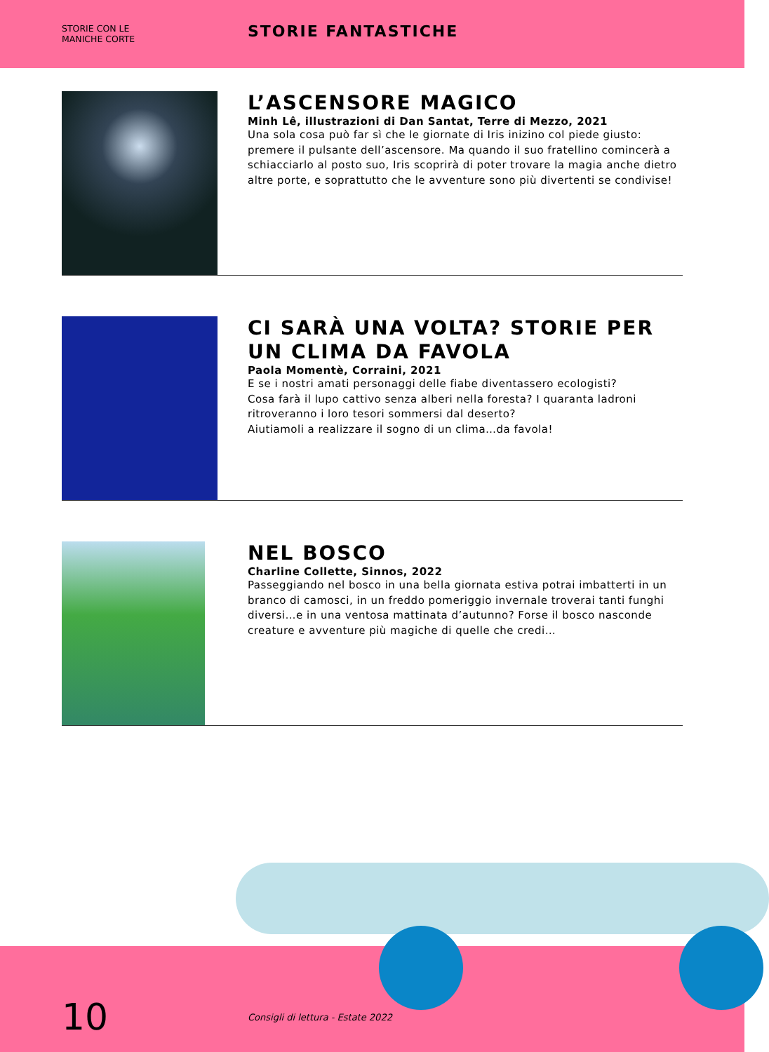STORIE CON LE
MANICHE CORTE
STORIE FANTASTICHE
L’ASCENSORE MAGICO
Minh Lê, illustrazioni di Dan Santat, Terre di Mezzo, 2021
Una sola cosa può far sì che le giornate di Iris inizino col piede giusto: premere il pulsante dell’ascensore. Ma quando il suo fratellino comincerà a schiacciarlo al posto suo, Iris scoprirà di poter trovare la magia anche dietro altre porte, e soprattutto che le avventure sono più divertenti se condivise!
CI SARÀ UNA VOLTA? STORIE PER UN CLIMA DA FAVOLA
Paola Momentè, Corraini, 2021
E se i nostri amati personaggi delle fiabe diventassero ecologisti?
Cosa farà il lupo cattivo senza alberi nella foresta? I quaranta ladroni ritroveranno i loro tesori sommersi dal deserto?
Aiutiamoli a realizzare il sogno di un clima…da favola!
NEL BOSCO
Charline Collette, Sinnos, 2022
Passeggiando nel bosco in una bella giornata estiva potrai imbatterti in un branco di camosci, in un freddo pomeriggio invernale troverai tanti funghi diversi…e in una ventosa mattinata d’autunno? Forse il bosco nasconde creature e avventure più magiche di quelle che credi…
10
Consigli di lettura - Estate 2022